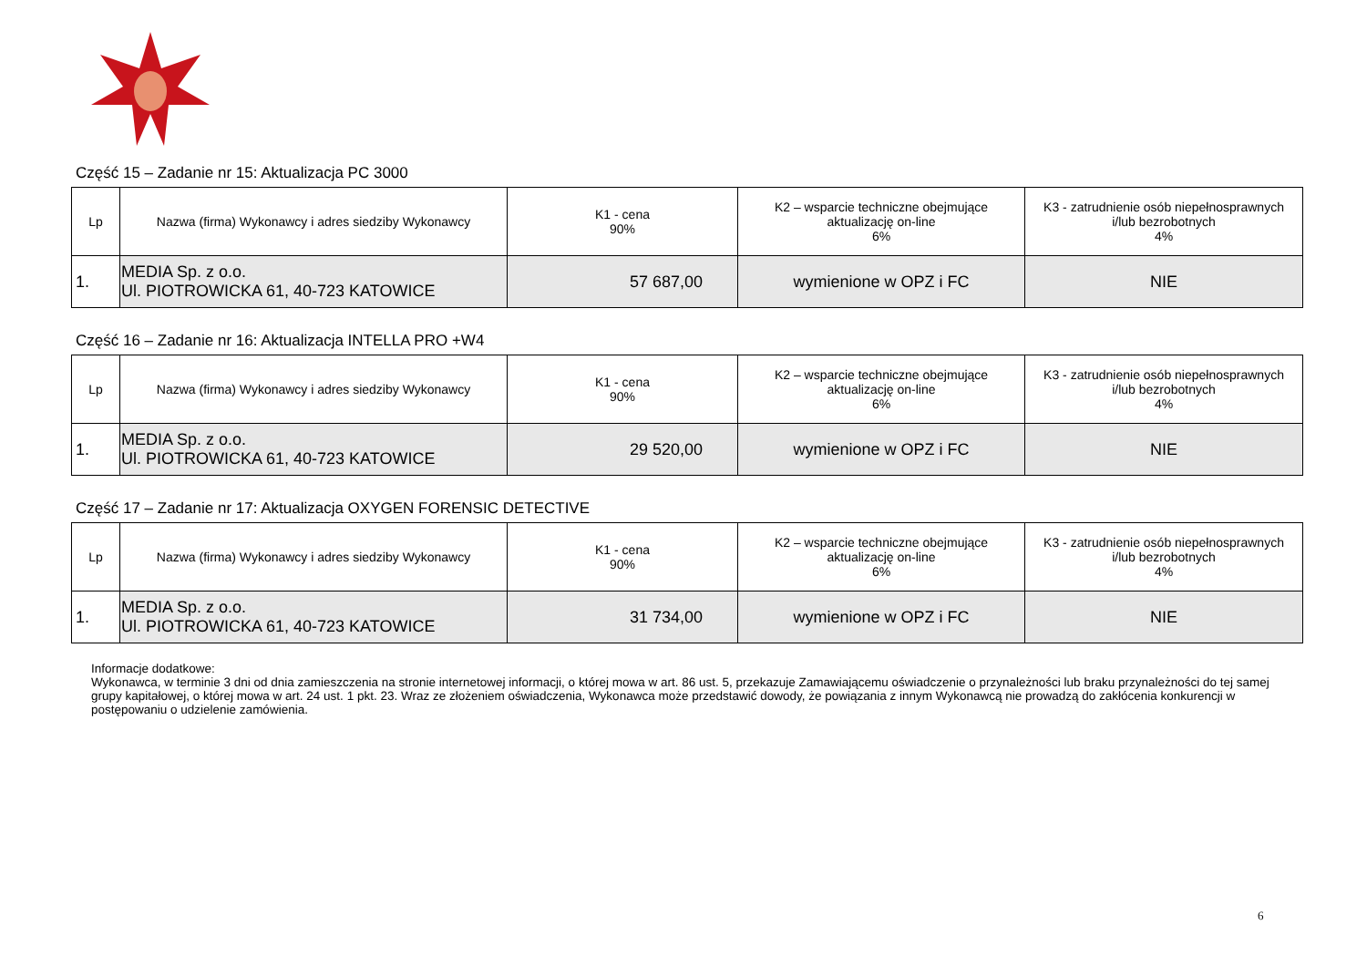Część 15 – Zadanie nr 15: Aktualizacja PC 3000
| Lp | Nazwa (firma) Wykonawcy i adres siedziby Wykonawcy | K1 - cena 90% | K2 – wsparcie techniczne obejmujące aktualizację on-line 6% | K3 - zatrudnienie osób niepełnosprawnych i/lub bezrobotnych 4% |
| --- | --- | --- | --- | --- |
| 1. | MEDIA Sp. z o.o. Ul. PIOTROWICKA 61, 40-723 KATOWICE | 57 687,00 | wymienione w OPZ i FC | NIE |
Część 16 – Zadanie nr 16: Aktualizacja INTELLA PRO +W4
| Lp | Nazwa (firma) Wykonawcy i adres siedziby Wykonawcy | K1 - cena 90% | K2 – wsparcie techniczne obejmujące aktualizację on-line 6% | K3 - zatrudnienie osób niepełnosprawnych i/lub bezrobotnych 4% |
| --- | --- | --- | --- | --- |
| 1. | MEDIA Sp. z o.o. Ul. PIOTROWICKA 61, 40-723 KATOWICE | 29 520,00 | wymienione w OPZ i FC | NIE |
Część 17 – Zadanie nr 17: Aktualizacja OXYGEN FORENSIC DETECTIVE
| Lp | Nazwa (firma) Wykonawcy i adres siedziby Wykonawcy | K1 - cena 90% | K2 – wsparcie techniczne obejmujące aktualizację on-line 6% | K3 - zatrudnienie osób niepełnosprawnych i/lub bezrobotnych 4% |
| --- | --- | --- | --- | --- |
| 1. | MEDIA Sp. z o.o. Ul. PIOTROWICKA 61, 40-723 KATOWICE | 31 734,00 | wymienione w OPZ i FC | NIE |
Informacje dodatkowe:
Wykonawca, w terminie 3 dni od dnia zamieszczenia na stronie internetowej informacji, o której mowa w art. 86 ust. 5, przekazuje Zamawiającemu oświadczenie o przynależności lub braku przynależności do tej samej grupy kapitałowej, o której mowa w art. 24 ust. 1 pkt. 23. Wraz ze złożeniem oświadczenia, Wykonawca może przedstawić dowody, że powiązania z innym Wykonawcą nie prowadzą do zakłócenia konkurencji w postępowaniu o udzielenie zamówienia.
6